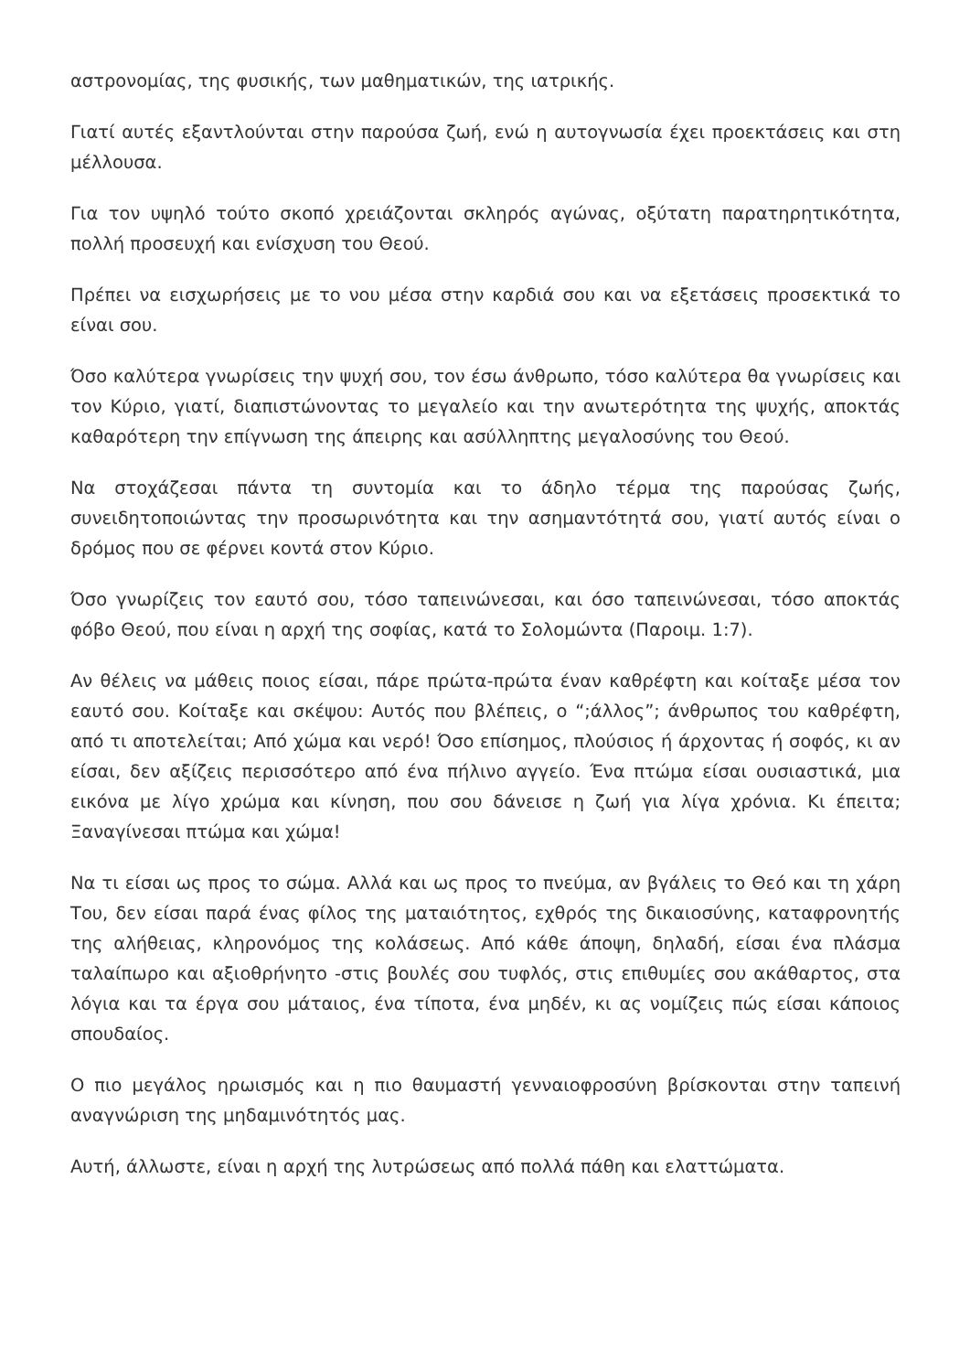αστρονομίας, της φυσικής, των μαθηματικών, της ιατρικής.
Γιατί αυτές εξαντλούνται στην παρούσα ζωή, ενώ η αυτογνωσία έχει προεκτάσεις και στη μέλλουσα.
Για τον υψηλό τούτο σκοπό χρειάζονται σκληρός αγώνας, οξύτατη παρατηρητικότητα, πολλή προσευχή και ενίσχυση του Θεού.
Πρέπει να εισχωρήσεις με το νου μέσα στην καρδιά σου και να εξετάσεις προσεκτικά το είναι σου.
Όσο καλύτερα γνωρίσεις την ψυχή σου, τον έσω άνθρωπο, τόσο καλύτερα θα γνωρίσεις και τον Κύριο, γιατί, διαπιστώνοντας το μεγαλείο και την ανωτερότητα της ψυχής, αποκτάς καθαρότερη την επίγνωση της άπειρης και ασύλληπτης μεγαλοσύνης του Θεού.
Να στοχάζεσαι πάντα τη συντομία και το άδηλο τέρμα της παρούσας ζωής, συνειδητοποιώντας την προσωρινότητα και την ασημαντότητά σου, γιατί αυτός είναι ο δρόμος που σε φέρνει κοντά στον Κύριο.
Όσο γνωρίζεις τον εαυτό σου, τόσο ταπεινώνεσαι, και όσο ταπεινώνεσαι, τόσο αποκτάς φόβο Θεού, που είναι η αρχή της σοφίας, κατά το Σολομώντα (Παροιμ. 1:7).
Αν θέλεις να μάθεις ποιος είσαι, πάρε πρώτα-πρώτα έναν καθρέφτη και κοίταξε μέσα τον εαυτό σου. Κοίταξε και σκέψου: Αυτός που βλέπεις, ο “;άλλος”; άνθρωπος του καθρέφτη, από τι αποτελείται; Από χώμα και νερό! Όσο επίσημος, πλούσιος ή άρχοντας ή σοφός, κι αν είσαι, δεν αξίζεις περισσότερο από ένα πήλινο αγγείο. Ένα πτώμα είσαι ουσιαστικά, μια εικόνα με λίγο χρώμα και κίνηση, που σου δάνεισε η ζωή για λίγα χρόνια. Κι έπειτα; Ξαναγίνεσαι πτώμα και χώμα!
Να τι είσαι ως προς το σώμα. Αλλά και ως προς το πνεύμα, αν βγάλεις το Θεό και τη χάρη Του, δεν είσαι παρά ένας φίλος της ματαιότητος, εχθρός της δικαιοσύνης, καταφρονητής της αλήθειας, κληρονόμος της κολάσεως. Από κάθε άποψη, δηλαδή, είσαι ένα πλάσμα ταλαίπωρο και αξιοθρήνητο -στις βουλές σου τυφλός, στις επιθυμίες σου ακάθαρτος, στα λόγια και τα έργα σου μάταιος, ένα τίποτα, ένα μηδέν, κι ας νομίζεις πώς είσαι κάποιος σπουδαίος.
Ο πιο μεγάλος ηρωισμός και η πιο θαυμαστή γενναιοφροσύνη βρίσκονται στην ταπεινή αναγνώριση της μηδαμινότητός μας.
Αυτή, άλλωστε, είναι η αρχή της λυτρώσεως από πολλά πάθη και ελαττώματα.